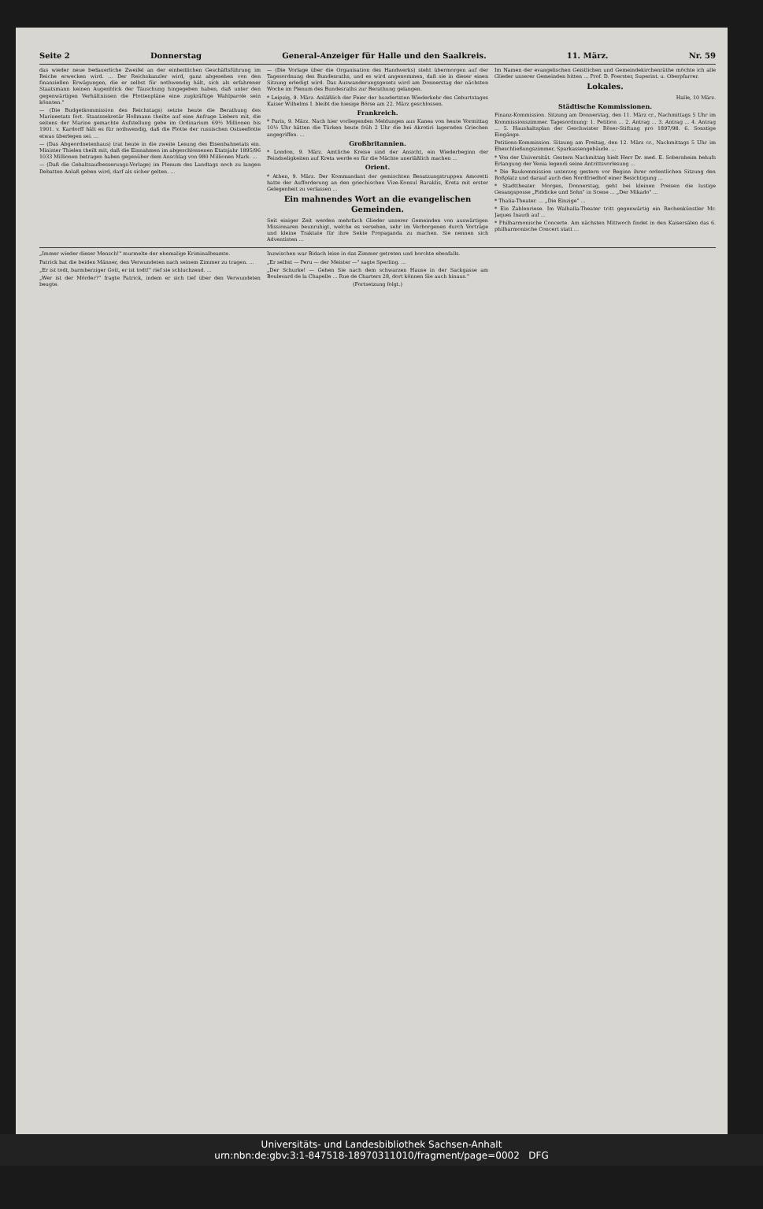Seite 2 Donnerstag General-Anzeiger für Halle und den Saalkreis. 11. März. Nr. 59
das wieder neue bedauerliche Zweifel an der einheitlichen Geschäftsführung im Reiche erwecken wird. ... Der Reichskanzler wird, ganz abgesehen von den finanziellen Erwägungen, die er selbst für nothwendig hält, sich als erfahrener Staatsmann keinen Augenblick der Täuschung hingegeben haben, daß unter den gegenwärtigen Verhältnissen die Flottenpläne eine zugkräftige Wahlparole sein könnten."
— (Die Budgetkommission des Reichstags) setzte heute die Berathung des Marineetats fort. Staatssekretär Hollmann theilte auf eine Anfrage Liebers mit, die seitens der Marine gemachte Aufstellung gebe im Ordinarium 69½ Millionen bis 1901. v. Kardorff hält es für nothwendig, daß die Flotte der russischen Ostseeflotte etwas überlegen sei. ...
— (Das Abgeordnetenhaus) trat heute in die zweite Lesung des Eisenbahnetats ein. Minister Thielen theilt mit, daß die Einnahmen im abgeschlossenen Etatsjahr 1895/96 1033 Millionen betragen haben gegenüber dem Anschlag von 980 Millionen Mark. ...
— (Daß die Gehaltsaufbesserungs-Vorlage) im Plenum des Landtags noch zu langen Debatten Anlaß geben wird, darf als sicher gelten. ...
— (Die Vorlage über die Organisation des Handwerks) steht übermorgen auf der Tagesordnung des Bundesraths, und es wird angenommen, daß sie in dieser einen Sitzung erledigt wird. Das Auswanderungsgesetz wird am Donnerstag der nächsten Woche im Plenum des Bundesraths zur Berathung gelangen.
* Leipzig, 9. März. Anläßlich der Feier der hundertsten Wiederkehr des Geburtstages Kaiser Wilhelms I. bleibt die hiesige Börse am 22. März geschlossen.
Frankreich.
* Paris, 9. März. Nach hier vorliegenden Meldungen aus Kanea von heute Vormittag 10½ Uhr hätten die Türken heute früh 2 Uhr die bei Akrotiri lagernden Griechen angegriffen. ...
Großbritannien.
* London, 9. März. Amtliche Kreise sind der Ansicht, ein Wiederbeginn der Feindseligkeiten auf Kreta werde es für die Mächte unerläßlich machen ...
Orient.
* Athen, 9. März. Der Kommandant der gemischten Besatzungstruppen Amoretti hatte der Aufforderung an den griechischen Vize-Konsul Baraklis, Kreta mit erster Gelegenheit zu verlassen ...
Ein mahnendes Wort an die evangelischen Gemeinden.
Seit einiger Zeit werden mehrfach Glieder unserer Gemeinden von auswärtigen Missionaren beunruhigt, welche es versehen, sehr im Verborgenen durch Vorträge und kleine Traktate für ihre Sekte Propaganda zu machen. Sie nennen sich Adventisten ...
Im Namen der evangelischen Geistlichen und Gemeindekirchenräthe möchte ich alle Glieder unserer Gemeinden bitten ... Prof. D. Foerster, Superint. u. Oberpfarrer.
Lokales.
Halle, 10 März.
Städtische Kommissionen.
Finanz-Kommission. Sitzung am Donnerstag, den 11. März cr., Nachmittags 5 Uhr im Kommissionszimmer. Tagesordnung: 1. Petition ... 2. Antrag ... 3. Antrag ... 4. Antrag ... 5. Haushaltsplan der Geschwister Röser-Stiftung pro 1897/98. 6. Sonstige Eingänge.
Petitions-Kommission. Sitzung am Freitag, den 12. März cr., Nachmittags 5 Uhr im Eheschließungszimmer, Sparkassengebäude. ...
* Von der Universität. Gestern Nachmittag hielt Herr Dr. med. E. Sobernheim behufs Erlangung der Venia legendi seine Antrittsvorlesung ...
* Die Baukommission unterzog gestern vor Beginn ihrer ordentlichen Sitzung den Roßplatz und darauf auch den Nordfriedhof einer Besichtigung ...
* Stadttheater. Morgen, Donnerstag, geht bei kleinen Preisen die lustige Gesangsposse „Fiddicke und Sohn" in Scene ... „Der Mikado" ...
* Thalia-Theater. ... „Die Einzige" ...
* Ein Zahlenriese. Im Walhalla-Theater tritt gegenwärtig ein Rechenkünstler Mr. Jaques Inaudi auf ...
* Philharmonische Concerte. Am nächsten Mittwoch findet in den Kaisersälen das 6. philharmonische Concert statt ...
„Immer wieder dieser Mensch!" murmelte der ehemalige Kriminalbeamte.
Patrick bat die beiden Männer, den Verwundeten nach seinem Zimmer zu tragen. ...
„Er ist todt, barmherziger Gott, er ist todt!" rief sie schluchzend. ...
„Wer ist der Mörder?" fragte Patrick, indem er sich tief über den Verwundeten beugte.
Inzwischen war Bidach leise in das Zimmer getreten und horchte ebenfalls.
„Er selbst — Peru — der Meister —" sagte Sperling. ...
„Der Schurke! — Gehen Sie nach dem schwarzen Hause in der Sackgasse am Boulevard de la Chapelle ... Rue de Charters 28, dort können Sie auch hinaus."
(Fortsetzung folgt.)
Universitäts- und Landesbibliothek Sachsen-Anhalt
urn:nbn:de:gbv:3:1-847518-18970311010/fragment/page=0002 DFG